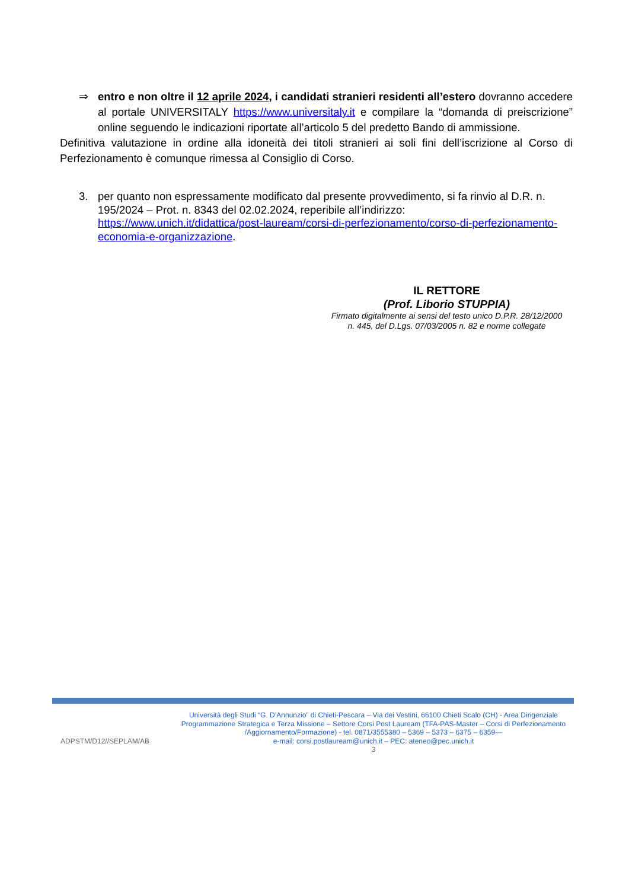⇒ entro e non oltre il 12 aprile 2024, i candidati stranieri residenti all’estero dovranno accedere al portale UNIVERSITALY https://www.universitaly.it e compilare la “domanda di preiscrizione” online seguendo le indicazioni riportate all’articolo 5 del predetto Bando di ammissione.
Definitiva valutazione in ordine alla idoneità dei titoli stranieri ai soli fini dell’iscrizione al Corso di Perfezionamento è comunque rimessa al Consiglio di Corso.
3. per quanto non espressamente modificato dal presente provvedimento, si fa rinvio al D.R. n. 195/2024 – Prot. n. 8343 del 02.02.2024, reperibile all’indirizzo: https://www.unich.it/didattica/post-lauream/corsi-di-perfezionamento/corso-di-perfezionamento-economia-e-organizzazione.
IL RETTORE
(Prof. Liborio STUPPIA)
Firmato digitalmente ai sensi del testo unico D.P.R. 28/12/2000
n. 445, del D.Lgs. 07/03/2005 n. 82 e norme collegate
ADPSTM/D12//SEPLAM/AB
Università degli Studi “G. D’Annunzio” di Chieti-Pescara – Via dei Vestini, 66100 Chieti Scalo (CH) - Area Dirigenziale Programmazione Strategica e Terza Missione – Settore Corsi Post Lauream (TFA-PAS-Master – Corsi di Perfezionamento /Aggiornamento/Formazione) - tel. 0871/3555380 – 5369 – 5373 – 6375 – 6359—
e-mail: corsi.postlauream@unich.it – PEC: ateneo@pec.unich.it
3